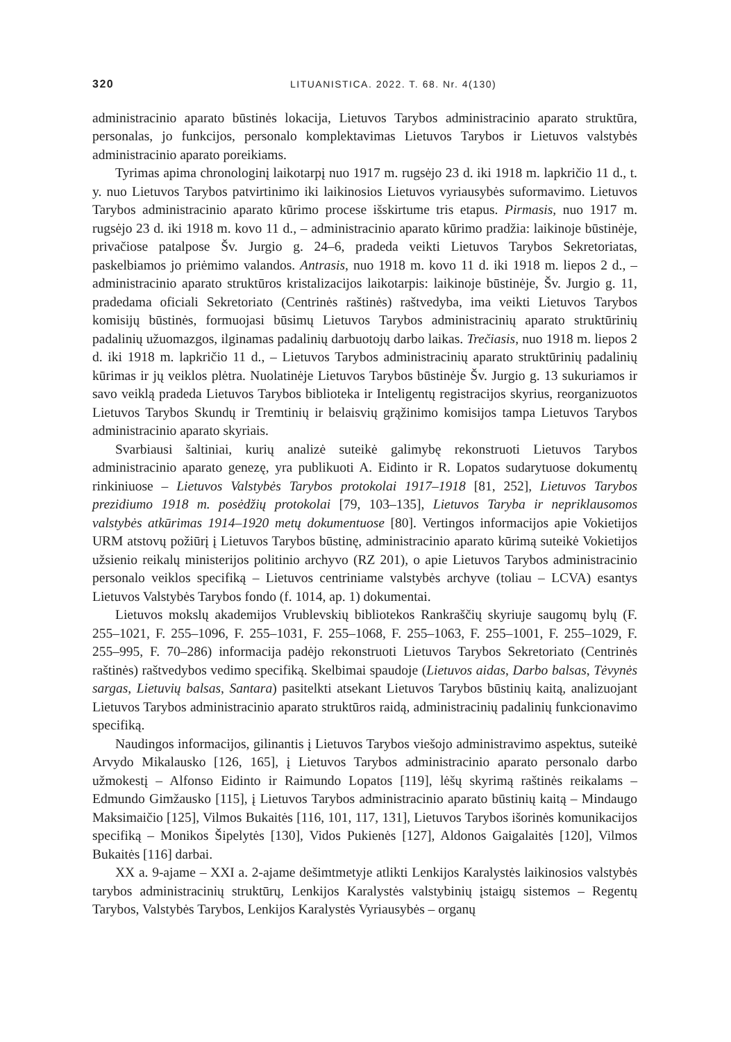320 LITUANISTICA. 2022. T. 68. Nr. 4(130)
administracinio aparato būstinės lokacija, Lietuvos Tarybos administracinio aparato struktūra, personalas, jo funkcijos, personalo komplektavimas Lietuvos Tarybos ir Lietuvos valstybės administracinio aparato poreikiams.
Tyrimas apima chronologinį laikotarpį nuo 1917 m. rugsėjo 23 d. iki 1918 m. lapkričio 11 d., t. y. nuo Lietuvos Tarybos patvirtinimo iki laikinosios Lietuvos vyriausybės suformavimo. Lietuvos Tarybos administracinio aparato kūrimo procese išskirtume tris etapus. Pirmasis, nuo 1917 m. rugsėjo 23 d. iki 1918 m. kovo 11 d., – administracinio aparato kūrimo pradžia: laikinoje būstinėje, privačiose patalpose Šv. Jurgio g. 24–6, pradeda veikti Lietuvos Tarybos Sekretoriatas, paskelbiamos jo priėmimo valandos. Antrasis, nuo 1918 m. kovo 11 d. iki 1918 m. liepos 2 d., – administracinio aparato struktūros kristalizacijos laikotarpis: laikinoje būstinėje, Šv. Jurgio g. 11, pradedama oficiali Sekretoriato (Centrinės raštinės) raštvedyba, ima veikti Lietuvos Tarybos komisijų būstinės, formuojasi būsimų Lietuvos Tarybos administracinių aparato struktūrinių padalinių užuomazgos, ilginamas padalinių darbuotojų darbo laikas. Trečiasis, nuo 1918 m. liepos 2 d. iki 1918 m. lapkričio 11 d., – Lietuvos Tarybos administracinių aparato struktūrinių padalinių kūrimas ir jų veiklos plėtra. Nuolatinėje Lietuvos Tarybos būstinėje Šv. Jurgio g. 13 sukuriamos ir savo veiklą pradeda Lietuvos Tarybos biblioteka ir Inteligentų registracijos skyrius, reorganizuotos Lietuvos Tarybos Skundų ir Tremtinių ir belaisvių grąžinimo komisijos tampa Lietuvos Tarybos administracinio aparato skyriais.
Svarbiausi šaltiniai, kurių analizė suteikė galimybę rekonstruoti Lietuvos Tarybos administracinio aparato genezę, yra publikuoti A. Eidinto ir R. Lopatos sudarytuose dokumentų rinkiniuose – Lietuvos Valstybės Tarybos protokolai 1917–1918 [81, 252], Lietuvos Tarybos prezidiumo 1918 m. posėdžių protokolai [79, 103–135], Lietuvos Taryba ir nepriklausomos valstybės atkūrimas 1914–1920 metų dokumentuose [80]. Vertingos informacijos apie Vokietijos URM atstovų požiūrį į Lietuvos Tarybos būstinę, administracinio aparato kūrimą suteikė Vokietijos užsienio reikalų ministerijos politinio archyvo (RZ 201), o apie Lietuvos Tarybos administracinio personalo veiklos specifiką – Lietuvos centriniame valstybės archyve (toliau – LCVA) esantys Lietuvos Valstybės Tarybos fondo (f. 1014, ap. 1) dokumentai.
Lietuvos mokslų akademijos Vrublevskių bibliotekos Rankraščių skyriuje saugomų bylų (F. 255–1021, F. 255–1096, F. 255–1031, F. 255–1068, F. 255–1063, F. 255–1001, F. 255–1029, F. 255–995, F. 70–286) informacija padėjo rekonstruoti Lietuvos Tarybos Sekretoriato (Centrinės raštinės) raštvedybos vedimo specifiką. Skelbimai spaudoje (Lietuvos aidas, Darbo balsas, Tėvynės sargas, Lietuvių balsas, Santara) pasitelkti atsekant Lietuvos Tarybos būstinių kaitą, analizuojant Lietuvos Tarybos administracinio aparato struktūros raidą, administracinių padalinių funkcionavimo specifiką.
Naudingos informacijos, gilinantis į Lietuvos Tarybos viešojo administravimo aspektus, suteikė Arvydo Mikalausko [126, 165], į Lietuvos Tarybos administracinio aparato personalo darbo užmokestį – Alfonso Eidinto ir Raimundo Lopatos [119], lėšų skyrimą raštinės reikalams – Edmundo Gimžausko [115], į Lietuvos Tarybos administracinio aparato būstinių kaitą – Mindaugo Maksimaičio [125], Vilmos Bukaitės [116, 101, 117, 131], Lietuvos Tarybos išorinės komunikacijos specifiką – Monikos Šipelytės [130], Vidos Pukienės [127], Aldonos Gaigalaitės [120], Vilmos Bukaitės [116] darbai.
XX a. 9-ajame – XXI a. 2-ajame dešimtmetyje atlikti Lenkijos Karalystės laikinosios valstybės tarybos administracinių struktūrų, Lenkijos Karalystės valstybinių įstaigų sistemos – Regentų Tarybos, Valstybės Tarybos, Lenkijos Karalystės Vyriausybės – organų